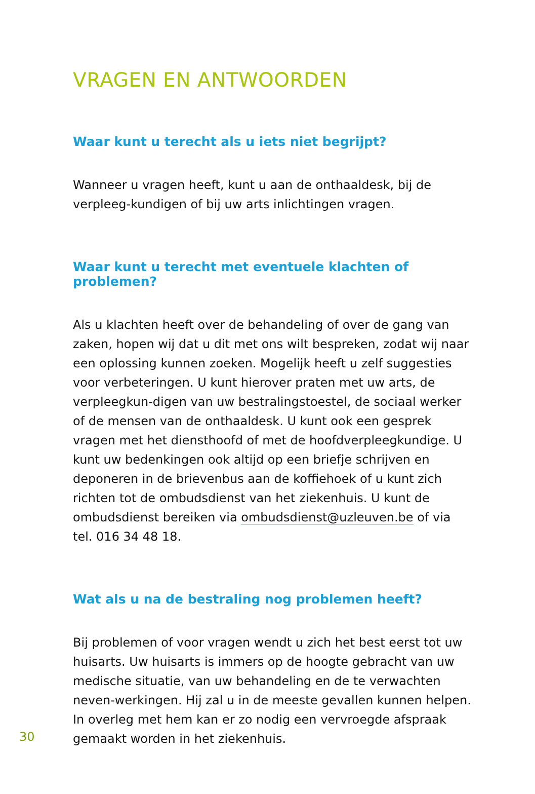VRAGEN EN ANTWOORDEN
Waar kunt u terecht als u iets niet begrijpt?
Wanneer u vragen heeft, kunt u aan de onthaaldesk, bij de verpleeg-kundigen of bij uw arts inlichtingen vragen.
Waar kunt u terecht met eventuele klachten of problemen?
Als u klachten heeft over de behandeling of over de gang van zaken, hopen wij dat u dit met ons wilt bespreken, zodat wij naar een oplossing kunnen zoeken. Mogelijk heeft u zelf suggesties voor verbeteringen. U kunt hierover praten met uw arts, de verpleegkun-digen van uw bestralingstoestel, de sociaal werker of de mensen van de onthaaldesk. U kunt ook een gesprek vragen met het diensthoofd of met de hoofdverpleegkundige. U kunt uw bedenkingen ook altijd op een briefje schrijven en deponeren in de brievenbus aan de koffiehoek of u kunt zich richten tot de ombudsdienst van het ziekenhuis. U kunt de ombudsdienst bereiken via ombudsdienst@uzleuven.be of via tel. 016 34 48 18.
Wat als u na de bestraling nog problemen heeft?
Bij problemen of voor vragen wendt u zich het best eerst tot uw huisarts. Uw huisarts is immers op de hoogte gebracht van uw medische situatie, van uw behandeling en de te verwachten neven-werkingen. Hij zal u in de meeste gevallen kunnen helpen. In overleg met hem kan er zo nodig een vervroegde afspraak gemaakt worden in het ziekenhuis.
30